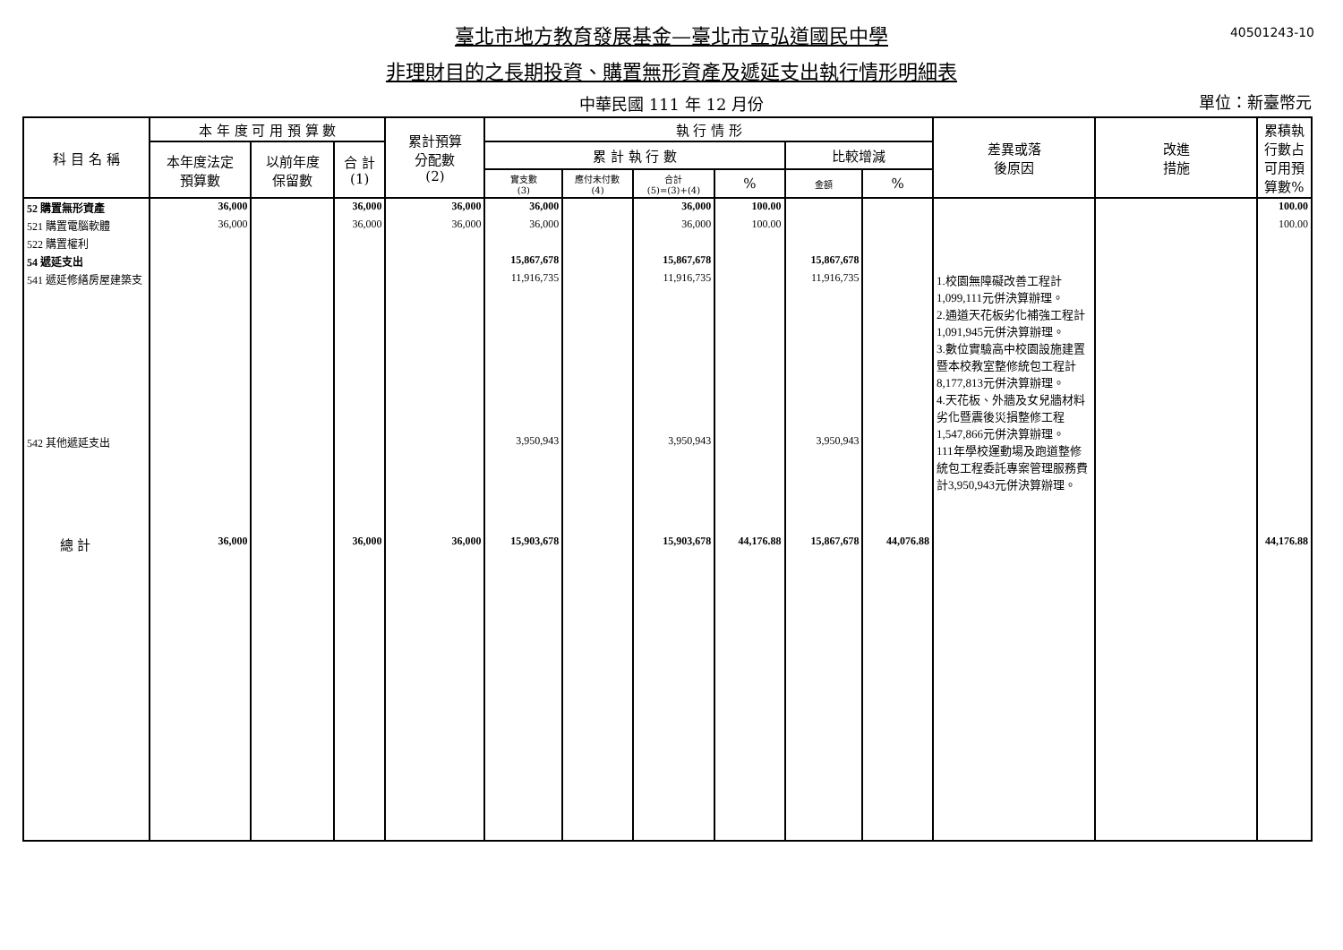臺北市地方教育發展基金—臺北市立弘道國民中學
非理財目的之長期投資、購置無形資產及遞延支出執行情形明細表
中華民國 111 年 12 月份
40501243-10
單位：新臺幣元
| 科 目 名 稱 | 本 年 度 可 用 預 算 數 | | | 累計預算 分配數 (2) | 執 行 情 形 | | | | | | 差異或落 後原因 | 改進 措施 | 累積執行數占可用預算數% |
| --- | --- | --- | --- | --- | --- | --- | --- | --- | --- | --- | --- | --- | --- |
| | 本年度法定 預算數 | 以前年度 保留數 | 合 計 (1) | | 累 計 執 行 數 | | | | 比較增減 | | | | |
| | | | | | 實支數 (3) | 應付未付數 (4) | 合計 (5)=(3)+(4) | % | 金額 | % | | | |
| 52 購置無形資產 | 36,000 | | 36,000 | 36,000 | 36,000 | | 36,000 | 100.00 | | | | | 100.00 |
| 521 購置電腦軟體 | 36,000 | | 36,000 | 36,000 | 36,000 | | 36,000 | 100.00 | | | | | 100.00 |
| 522 購置權利 | | | | | | | | | | | | | |
| 54 遞延支出 | | | | | 15,867,678 | | 15,867,678 | | 15,867,678 | | | | |
| 541 遞延修繕房屋建築支 | | | | | 11,916,735 | | 11,916,735 | | 11,916,735 | | 1.校園無障礙改善工程計1,099,111元併決算辦理。 2.通道天花板劣化補強工程計1,091,945元併決算辦理。 3.數位實驗高中校園設施建置暨本校教室整修統包工程計8,177,813元併決算辦理。 4.天花板、外牆及女兒牆材料劣化暨震後災損整修工程1,547,866元併決算辦理。 111年學校運動場及跑道整修統包工程委託專案管理服務費計3,950,943元併決算辦理。 | | |
| 542 其他遞延支出 | | | | | 3,950,943 | | 3,950,943 | | 3,950,943 | | | | |
| 總 計 | 36,000 | | 36,000 | 36,000 | 15,903,678 | | 15,903,678 | 44,176.88 | 15,867,678 | 44,076.88 | | | 44,176.88 |